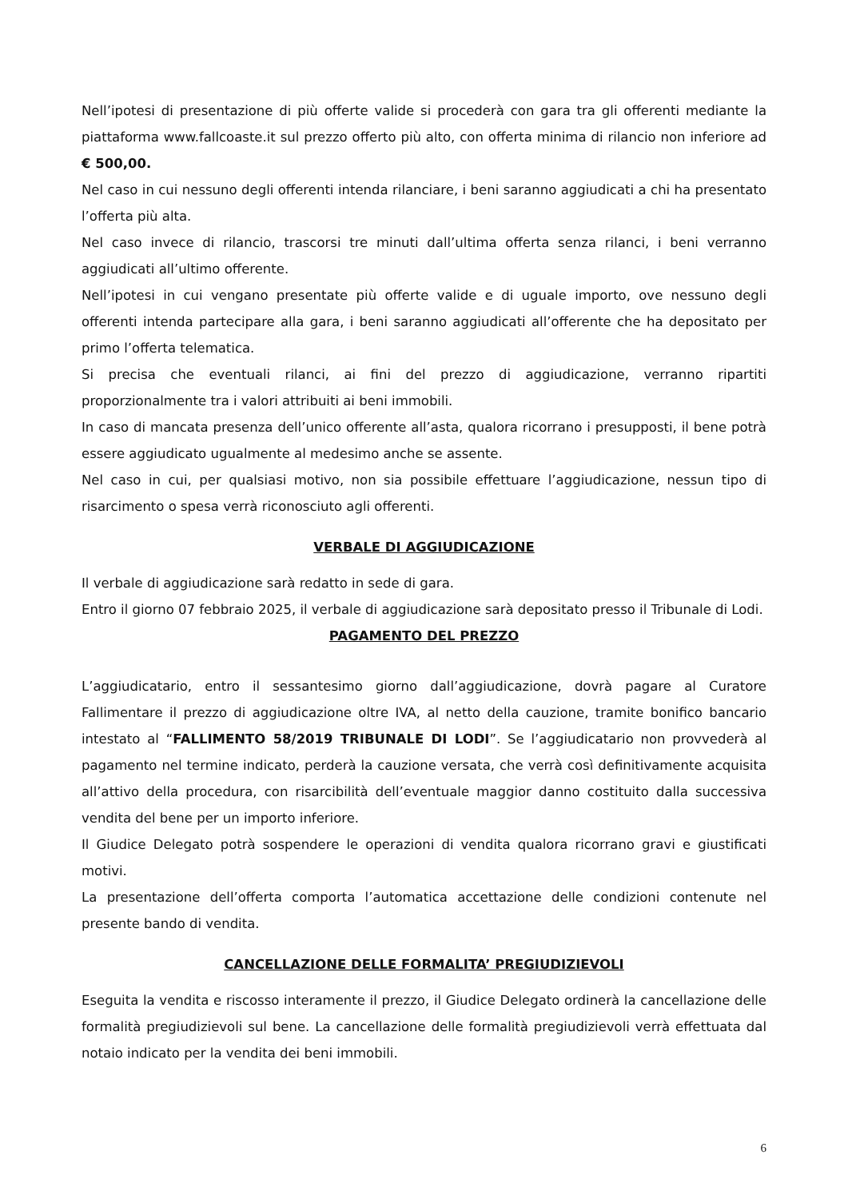Nell’ipotesi di presentazione di più offerte valide si procederà con gara tra gli offerenti mediante la piattaforma www.fallcoaste.it sul prezzo offerto più alto, con offerta minima di rilancio non inferiore ad € 500,00.
Nel caso in cui nessuno degli offerenti intenda rilanciare, i beni saranno aggiudicati a chi ha presentato l’offerta più alta.
Nel caso invece di rilancio, trascorsi tre minuti dall’ultima offerta senza rilanci, i beni verranno aggiudicati all’ultimo offerente.
Nell’ipotesi in cui vengano presentate più offerte valide e di uguale importo, ove nessuno degli offerenti intenda partecipare alla gara, i beni saranno aggiudicati all’offerente che ha depositato per primo l’offerta telematica.
Si precisa che eventuali rilanci, ai fini del prezzo di aggiudicazione, verranno ripartiti proporzionalmente tra i valori attribuiti ai beni immobili.
In caso di mancata presenza dell’unico offerente all’asta, qualora ricorrano i presupposti, il bene potrà essere aggiudicato ugualmente al medesimo anche se assente.
Nel caso in cui, per qualsiasi motivo, non sia possibile effettuare l’aggiudicazione, nessun tipo di risarcimento o spesa verrà riconosciuto agli offerenti.
VERBALE DI AGGIUDICAZIONE
Il verbale di aggiudicazione sarà redatto in sede di gara.
Entro il giorno 07 febbraio 2025, il verbale di aggiudicazione sarà depositato presso il Tribunale di Lodi.
PAGAMENTO DEL PREZZO
L’aggiudicatario, entro il sessantesimo giorno dall’aggiudicazione, dovrà pagare al Curatore Fallimentare il prezzo di aggiudicazione oltre IVA, al netto della cauzione, tramite bonifico bancario intestato al “FALLIMENTO 58/2019 TRIBUNALE DI LODI”. Se l’aggiudicatario non provvederà al pagamento nel termine indicato, perderà la cauzione versata, che verrà così definitivamente acquisita all’attivo della procedura, con risarcibilità dell’eventuale maggior danno costituito dalla successiva vendita del bene per un importo inferiore.
Il Giudice Delegato potrà sospendere le operazioni di vendita qualora ricorrano gravi e giustificati motivi.
La presentazione dell’offerta comporta l’automatica accettazione delle condizioni contenute nel presente bando di vendita.
CANCELLAZIONE DELLE FORMALITA’ PREGIUDIZIEVOLI
Eseguita la vendita e riscosso interamente il prezzo, il Giudice Delegato ordinerà la cancellazione delle formalità pregiudizievoli sul bene. La cancellazione delle formalità pregiudizievoli verrà effettuata dal notaio indicato per la vendita dei beni immobili.
6